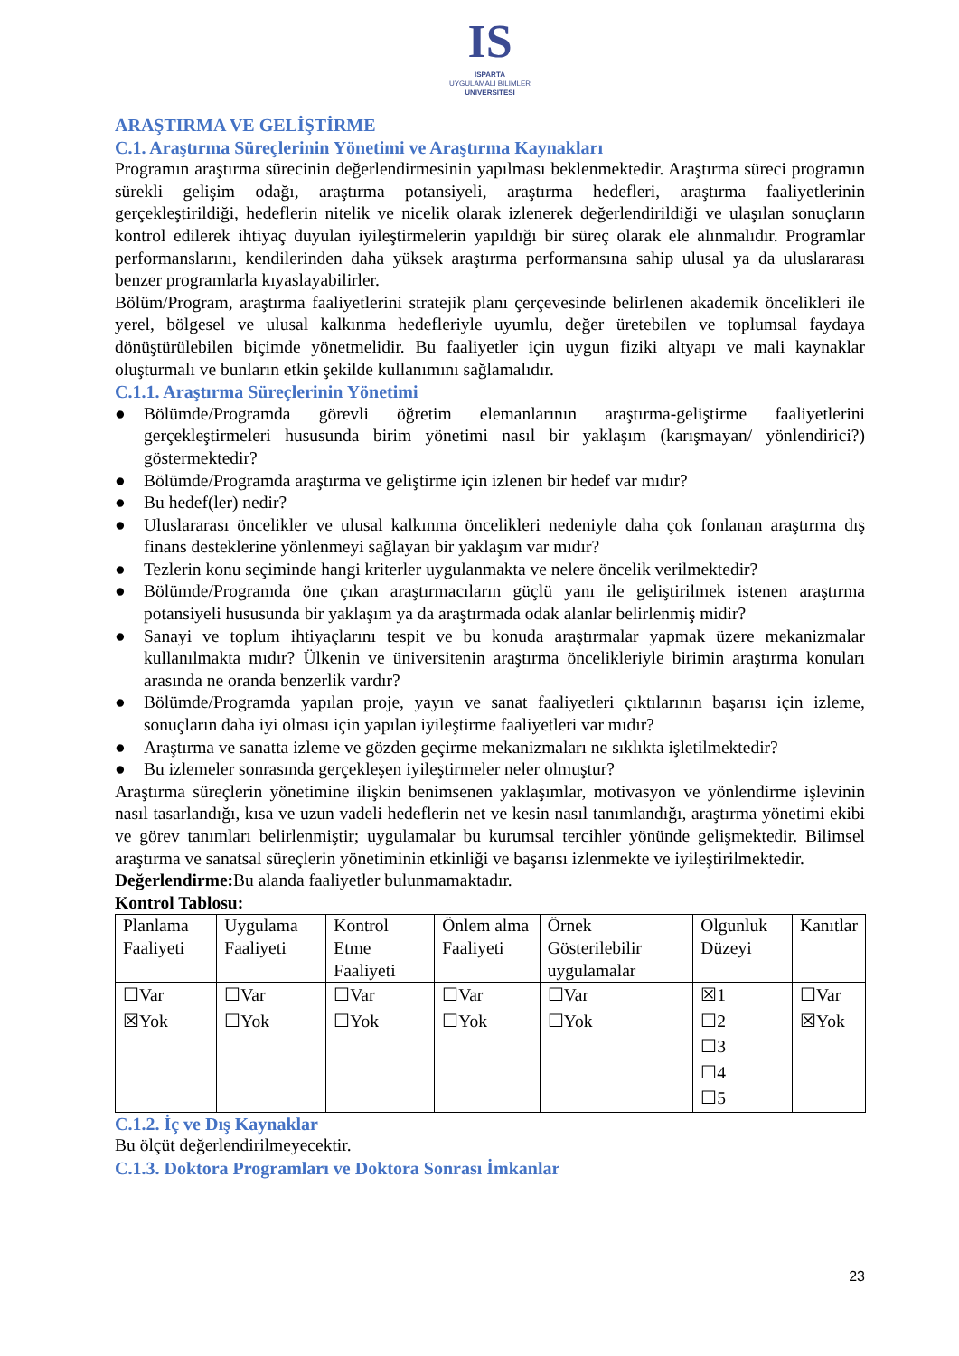IS
ISPARTA
UYGULAMALI BİLİMLER
ÜNİVERSİTESİ
ARAŞTIRMA VE GELİŞTİRME
C.1. Araştırma Süreçlerinin Yönetimi ve Araştırma Kaynakları
Programın araştırma sürecinin değerlendirmesinin yapılması beklenmektedir. Araştırma süreci programın sürekli gelişim odağı, araştırma potansiyeli, araştırma hedefleri, araştırma faaliyetlerinin gerçekleştirildiği, hedeflerin nitelik ve nicelik olarak izlenerek değerlendirildiği ve ulaşılan sonuçların kontrol edilerek ihtiyaç duyulan iyileştirmelerin yapıldığı bir süreç olarak ele alınmalıdır. Programlar performanslarını, kendilerinden daha yüksek araştırma performansına sahip ulusal ya da uluslararası benzer programlarla kıyaslayabilirler.
Bölüm/Program, araştırma faaliyetlerini stratejik planı çerçevesinde belirlenen akademik öncelikleri ile yerel, bölgesel ve ulusal kalkınma hedefleriyle uyumlu, değer üretebilen ve toplumsal faydaya dönüştürülebilen biçimde yönetmelidir. Bu faaliyetler için uygun fiziki altyapı ve mali kaynaklar oluşturmalı ve bunların etkin şekilde kullanımını sağlamalıdır.
C.1.1. Araştırma Süreçlerinin Yönetimi
● Bölümde/Programda görevli öğretim elemanlarının araştırma-geliştirme faaliyetlerini gerçekleştirmeleri hususunda birim yönetimi nasıl bir yaklaşım (karışmayan/ yönlendirici?) göstermektedir?
● Bölümde/Programda araştırma ve geliştirme için izlenen bir hedef var mıdır?
● Bu hedef(ler) nedir?
● Uluslararası öncelikler ve ulusal kalkınma öncelikleri nedeniyle daha çok fonlanan araştırma dış finans desteklerine yönlenmeyi sağlayan bir yaklaşım var mıdır?
● Tezlerin konu seçiminde hangi kriterler uygulanmakta ve nelere öncelik verilmektedir?
● Bölümde/Programda öne çıkan araştırmacıların güçlü yanı ile geliştirilmek istenen araştırma potansiyeli hususunda bir yaklaşım ya da araştırmada odak alanlar belirlenmiş midir?
● Sanayi ve toplum ihtiyaçlarını tespit ve bu konuda araştırmalar yapmak üzere mekanizmalar kullanılmakta mıdır? Ülkenin ve üniversitenin araştırma öncelikleriyle birimin araştırma konuları arasında ne oranda benzerlik vardır?
● Bölümde/Programda yapılan proje, yayın ve sanat faaliyetleri çıktılarının başarısı için izleme, sonuçların daha iyi olması için yapılan iyileştirme faaliyetleri var mıdır?
● Araştırma ve sanatta izleme ve gözden geçirme mekanizmaları ne sıklıkta işletilmektedir?
● Bu izlemeler sonrasında gerçekleşen iyileştirmeler neler olmuştur?
Araştırma süreçlerin yönetimine ilişkin benimsenen yaklaşımlar, motivasyon ve yönlendirme işlevinin nasıl tasarlandığı, kısa ve uzun vadeli hedeflerin net ve kesin nasıl tanımlandığı, araştırma yönetimi ekibi ve görev tanımları belirlenmiştir; uygulamalar bu kurumsal tercihler yönünde gelişmektedir. Bilimsel araştırma ve sanatsal süreçlerin yönetiminin etkinliği ve başarısı izlenmekte ve iyileştirilmektedir.
Değerlendirme: Bu alanda faaliyetler bulunmamaktadır.
Kontrol Tablosu:
| Planlama Faaliyeti | Uygulama Faaliyeti | Kontrol Etme Faaliyeti | Önlem alma Faaliyeti | Örnek Gösterilebilir uygulamalar | Olgunluk Düzeyi | Kanıtlar |
| ☐Var ☒Yok | ☐Var ☐Yok | ☐Var ☐Yok | ☐Var ☐Yok | ☐Var ☐Yok | ☒1 ☐2 ☐3 ☐4 ☐5 | ☐Var ☒Yok |
C.1.2. İç ve Dış Kaynaklar
Bu ölçüt değerlendirilmeyecektir.
C.1.3. Doktora Programları ve Doktora Sonrası İmkanlar
23